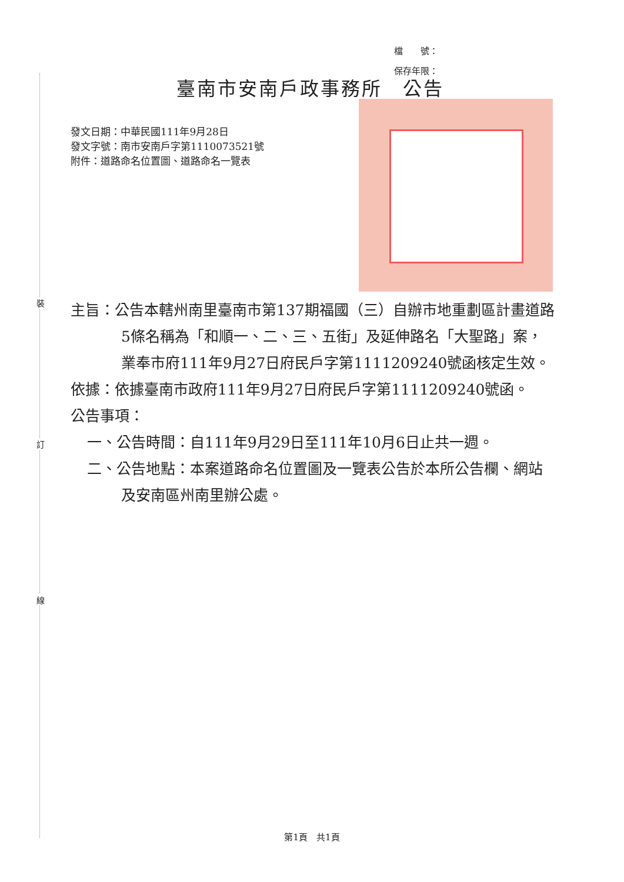裝
訂
線
檔　　號：
保存年限：
臺南市安南戶政事務所　公告
發文日期：中華民國111年9月28日
發文字號：南市安南戶字第1110073521號
附件：道路命名位置圖、道路命名一覽表
主旨：公告本轄州南里臺南市第137期福國（三）自辦市地重劃區計畫道路5條名稱為「和順一、二、三、五街」及延伸路名「大聖路」案，業奉市府111年9月27日府民戶字第1111209240號函核定生效。
依據：依據臺南市政府111年9月27日府民戶字第1111209240號函。
公告事項：
一、公告時間：自111年9月29日至111年10月6日止共一週。
二、公告地點：本案道路命名位置圖及一覽表公告於本所公告欄、網站及安南區州南里辦公處。
第1頁　共1頁